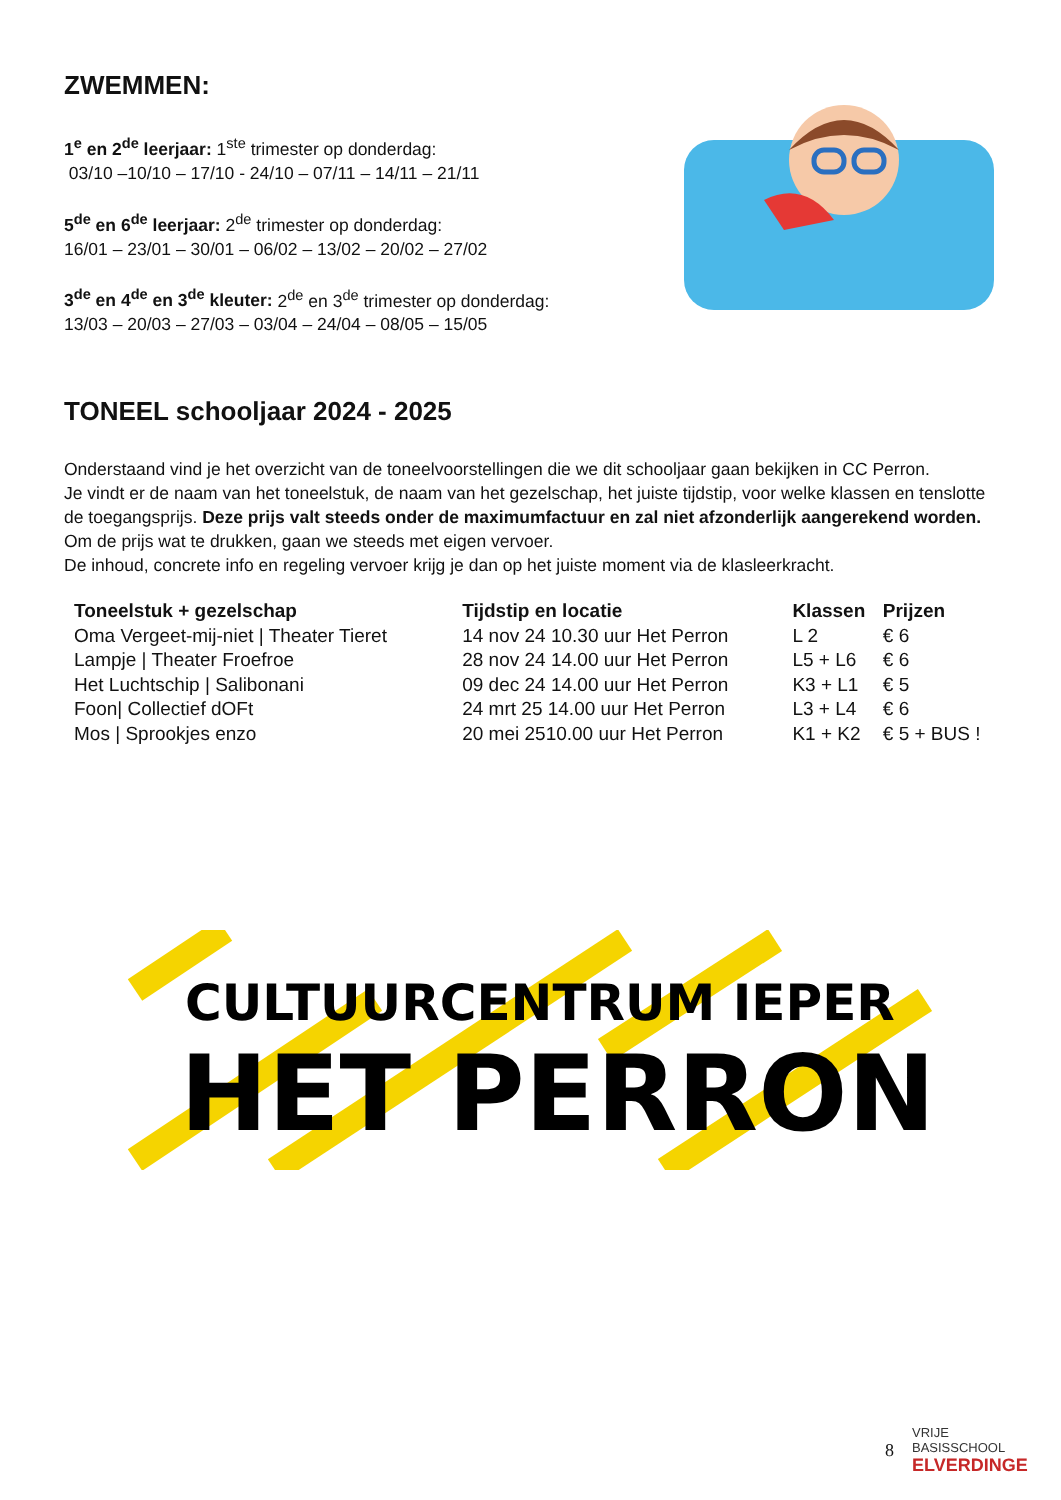ZWEMMEN:
1<sup>e</sup> en 2<sup>de</sup> leerjaar: 1<sup>ste</sup> trimester op donderdag:
03/10 –10/10 – 17/10 - 24/10 – 07/11 – 14/11 – 21/11
5<sup>de</sup> en 6<sup>de</sup> leerjaar: 2<sup>de</sup> trimester op donderdag:
16/01 – 23/01 – 30/01 – 06/02 – 13/02 – 20/02 – 27/02
3<sup>de</sup> en 4<sup>de</sup> en 3<sup>de</sup> kleuter: 2<sup>de</sup> en 3<sup>de</sup> trimester op donderdag:
13/03 – 20/03 – 27/03 – 03/04 – 24/04 – 08/05 – 15/05
TONEEL schooljaar 2024 - 2025
Onderstaand vind je het overzicht van de toneelvoorstellingen die we dit schooljaar gaan bekijken in CC Perron.
Je vindt er de naam van het toneelstuk, de naam van het gezelschap, het juiste tijdstip, voor welke klassen en tenslotte de toegangsprijs. Deze prijs valt steeds onder de maximumfactuur en zal niet afzonderlijk aangerekend worden.
Om de prijs wat te drukken, gaan we steeds met eigen vervoer.
De inhoud, concrete info en regeling vervoer krijg je dan op het juiste moment via de klasleerkracht.
| Toneelstuk + gezelschap | Tijdstip en locatie | Klassen | Prijzen |
| --- | --- | --- | --- |
| Oma Vergeet-mij-niet / Theater Tieret | 14 nov 24 10.30 uur Het Perron | L 2 | € 6 |
| Lampje / Theater Froefroe | 28 nov 24 14.00 uur Het Perron | L5 + L6 | € 6 |
| Het Luchtschip / Salibonani | 09 dec 24 14.00 uur Het Perron | K3 + L1 | € 5 |
| Foon/ Collectief dOFt | 24 mrt 25 14.00 uur Het Perron | L3 + L4 | € 6 |
| Mos / Sprookjes enzo | 20 mei 2510.00 uur Het Perron | K1 + K2 | € 5 + BUS ! |
CULTUURCENTRUM IEPER
HET PERRON
8
VRIJE BASISSCHOOL
ELVERDINGE